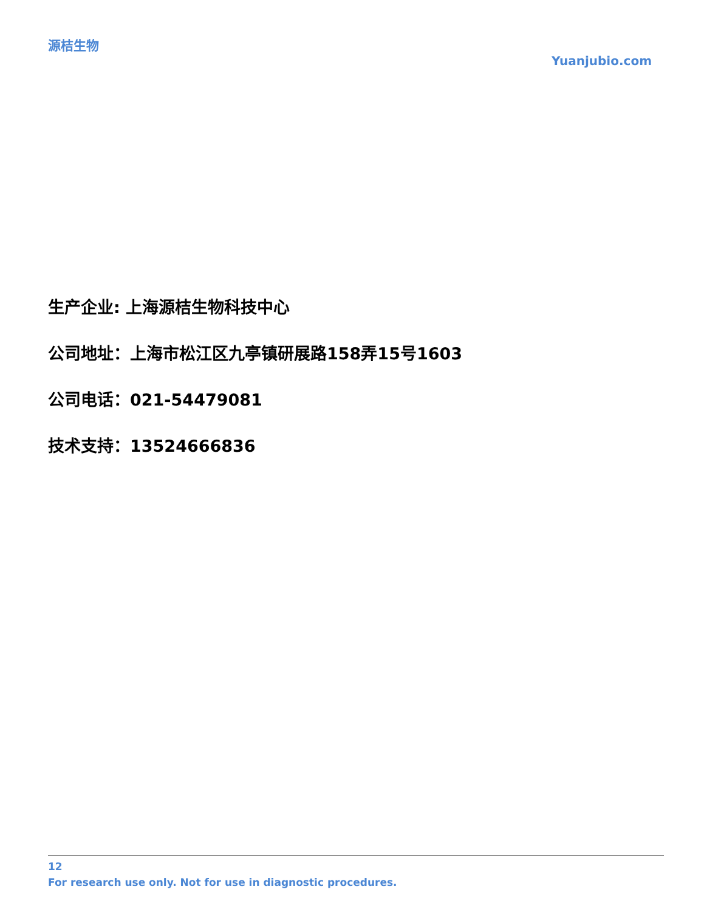源桔生物
Yuanjubio.com
生产企业: 上海源桔生物科技中心
公司地址：上海市松江区九亭镇研展路158弄15号1603
公司电话：021-54479081
技术支持：13524666836
12
For research use only. Not for use in diagnostic procedures.